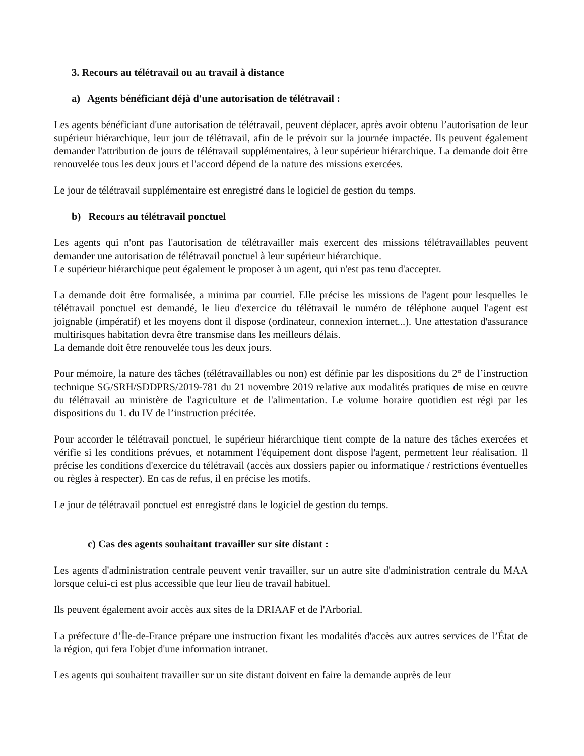3. Recours au télétravail ou au travail à distance
a) Agents bénéficiant déjà d'une autorisation de télétravail :
Les agents bénéficiant d'une autorisation de télétravail, peuvent déplacer, après avoir obtenu l’autorisation de leur supérieur hiérarchique, leur jour de télétravail, afin de le prévoir sur la journée impactée. Ils peuvent également demander l'attribution de jours de télétravail supplémentaires, à leur supérieur hiérarchique. La demande doit être renouvelée tous les deux jours et l'accord dépend de la nature des missions exercées.
Le jour de télétravail supplémentaire est enregistré dans le logiciel de gestion du temps.
b) Recours au télétravail ponctuel
Les agents qui n'ont pas l'autorisation de télétravailler mais exercent des missions télétravaillables peuvent demander une autorisation de télétravail ponctuel à leur supérieur hiérarchique.
Le supérieur hiérarchique peut également le proposer à un agent, qui n'est pas tenu d'accepter.
La demande doit être formalisée, a minima par courriel. Elle précise les missions de l'agent pour lesquelles le télétravail ponctuel est demandé, le lieu d'exercice du télétravail le numéro de téléphone auquel l'agent est joignable (impératif) et les moyens dont il dispose (ordinateur, connexion internet...). Une attestation d'assurance multirisques habitation devra être transmise dans les meilleurs délais.
La demande doit être renouvelée tous les deux jours.
Pour mémoire, la nature des tâches (télétravaillables ou non) est définie par les dispositions du 2° de l’instruction technique SG/SRH/SDDPRS/2019-781 du 21 novembre 2019 relative aux modalités pratiques de mise en œuvre du télétravail au ministère de l'agriculture et de l'alimentation. Le volume horaire quotidien est régi par les dispositions du 1. du IV de l’instruction précitée.
Pour accorder le télétravail ponctuel, le supérieur hiérarchique tient compte de la nature des tâches exercées et vérifie si les conditions prévues, et notamment l'équipement dont dispose l'agent, permettent leur réalisation. Il précise les conditions d'exercice du télétravail (accès aux dossiers papier ou informatique / restrictions éventuelles ou règles à respecter). En cas de refus, il en précise les motifs.
Le jour de télétravail ponctuel est enregistré dans le logiciel de gestion du temps.
c) Cas des agents souhaitant travailler sur site distant :
Les agents d'administration centrale peuvent venir travailler, sur un autre site d'administration centrale du MAA lorsque celui-ci est plus accessible que leur lieu de travail habituel.
Ils peuvent également avoir accès aux sites de la DRIAAF et de l'Arborial.
La préfecture d’Île-de-France prépare une instruction fixant les modalités d'accès aux autres services de l’État de la région, qui fera l'objet d'une information intranet.
Les agents qui souhaitent travailler sur un site distant doivent en faire la demande auprès de leur